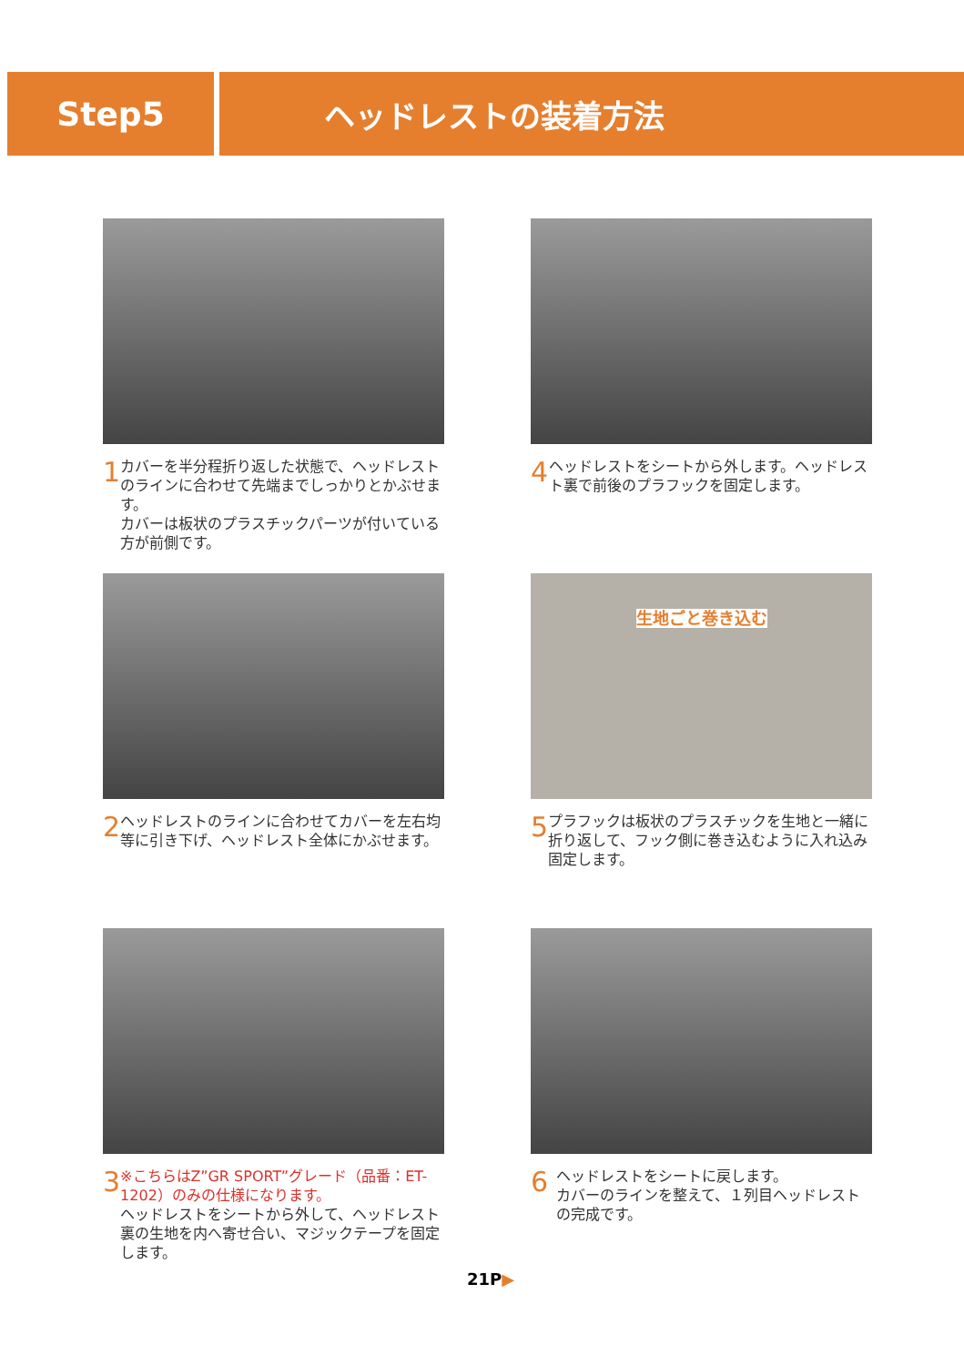Step5 ヘッドレストの装着方法
1
カバーを半分程折り返した状態で、ヘッドレストのラインに合わせて先端までしっかりとかぶせます。
カバーは板状のプラスチックパーツが付いている方が前側です。
4
ヘッドレストをシートから外します。ヘッドレスト裏で前後のプラフックを固定します。
2
ヘッドレストのラインに合わせてカバーを左右均等に引き下げ、ヘッドレスト全体にかぶせます。
生地ごと巻き込む
5
プラフックは板状のプラスチックを生地と一緒に折り返して、フック側に巻き込むように入れ込み固定します。
3
※こちらはZ”GR SPORT”グレード（品番：ET-1202）のみの仕様になります。
ヘッドレストをシートから外して、ヘッドレスト裏の生地を内へ寄せ合い、マジックテープを固定します。
6
ヘッドレストをシートに戻します。
カバーのラインを整えて、１列目ヘッドレストの完成です。
21P▶